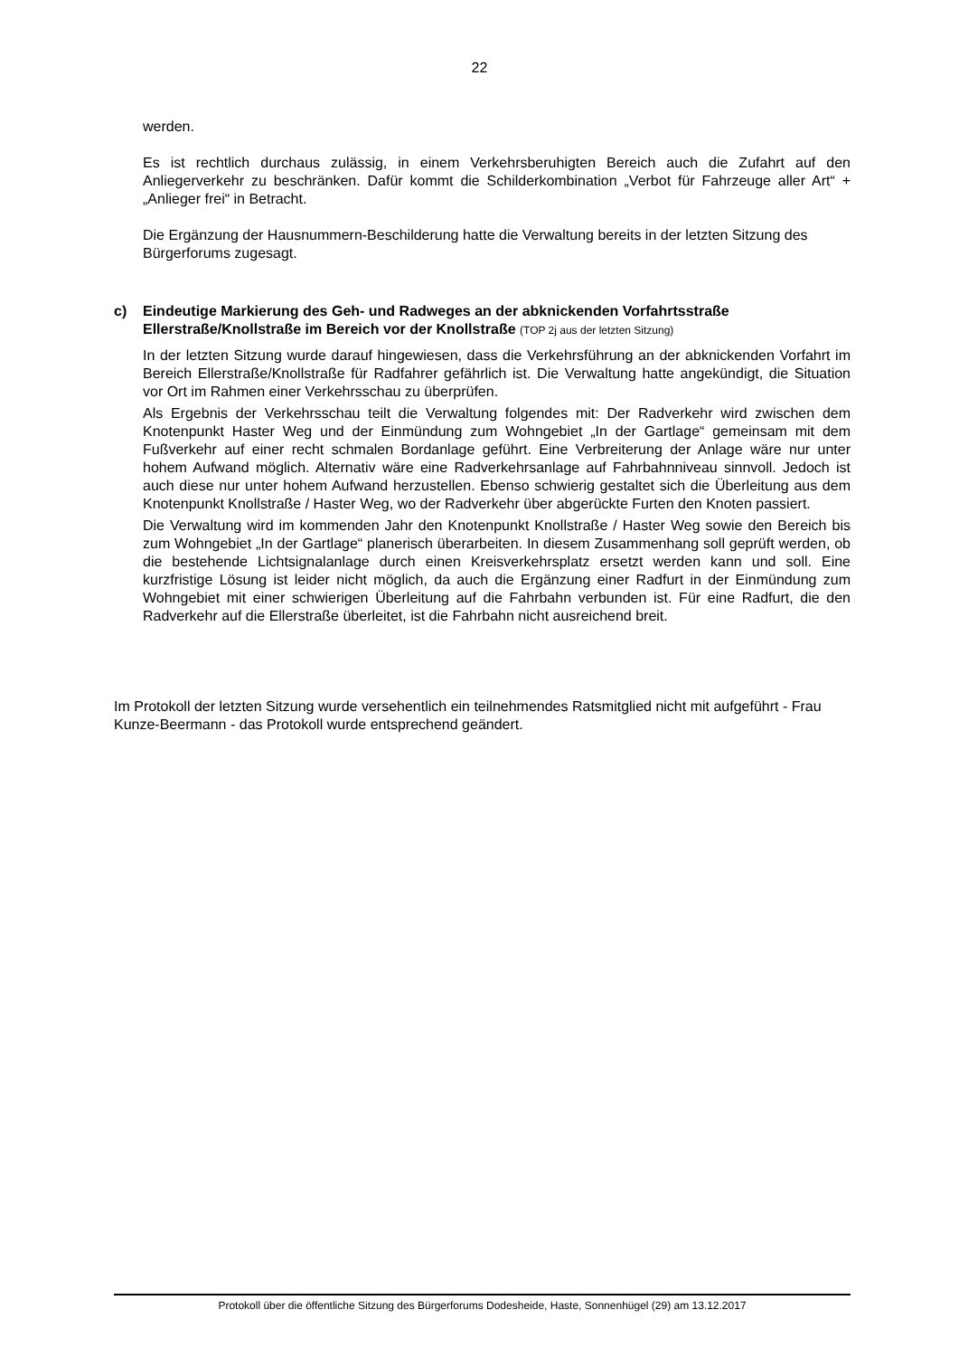22
werden.
Es ist rechtlich durchaus zulässig, in einem Verkehrsberuhigten Bereich auch die Zufahrt auf den Anliegerverkehr zu beschränken. Dafür kommt die Schilderkombination „Verbot für Fahrzeuge aller Art“ + „Anlieger frei“ in Betracht.
Die Ergänzung der Hausnummern-Beschilderung hatte die Verwaltung bereits in der letzten Sitzung des Bürgerforums zugesagt.
c) Eindeutige Markierung des Geh- und Radweges an der abknickenden Vorfahrtsstraße Ellerstraße/Knollstraße im Bereich vor der Knollstraße (TOP 2j aus der letzten Sitzung)
In der letzten Sitzung wurde darauf hingewiesen, dass die Verkehrsführung an der abknickenden Vorfahrt im Bereich Ellerstraße/Knollstraße für Radfahrer gefährlich ist. Die Verwaltung hatte angekündigt, die Situation vor Ort im Rahmen einer Verkehrsschau zu überprüfen.
Als Ergebnis der Verkehrsschau teilt die Verwaltung folgendes mit: Der Radverkehr wird zwischen dem Knotenpunkt Haster Weg und der Einmündung zum Wohngebiet „In der Gartlage“ gemeinsam mit dem Fußverkehr auf einer recht schmalen Bordanlage geführt. Eine Verbreiterung der Anlage wäre nur unter hohem Aufwand möglich. Alternativ wäre eine Radverkehrsanlage auf Fahrbahnniveau sinnvoll. Jedoch ist auch diese nur unter hohem Aufwand herzustellen. Ebenso schwierig gestaltet sich die Überleitung aus dem Knotenpunkt Knollstraße / Haster Weg, wo der Radverkehr über abgerückte Furten den Knoten passiert.
Die Verwaltung wird im kommenden Jahr den Knotenpunkt Knollstraße / Haster Weg sowie den Bereich bis zum Wohngebiet „In der Gartlage“ planerisch überarbeiten. In diesem Zusammenhang soll geprüft werden, ob die bestehende Lichtsignalanlage durch einen Kreisverkehrsplatz ersetzt werden kann und soll. Eine kurzfristige Lösung ist leider nicht möglich, da auch die Ergänzung einer Radfurt in der Einmündung zum Wohngebiet mit einer schwierigen Überleitung auf die Fahrbahn verbunden ist. Für eine Radfurt, die den Radverkehr auf die Ellerstraße überleitet, ist die Fahrbahn nicht ausreichend breit.
Im Protokoll der letzten Sitzung wurde versehentlich ein teilnehmendes Ratsmitglied nicht mit aufgeführt - Frau Kunze-Beermann - das Protokoll wurde entsprechend geändert.
Protokoll über die öffentliche Sitzung des Bürgerforums Dodesheide, Haste, Sonnenhügel (29) am 13.12.2017